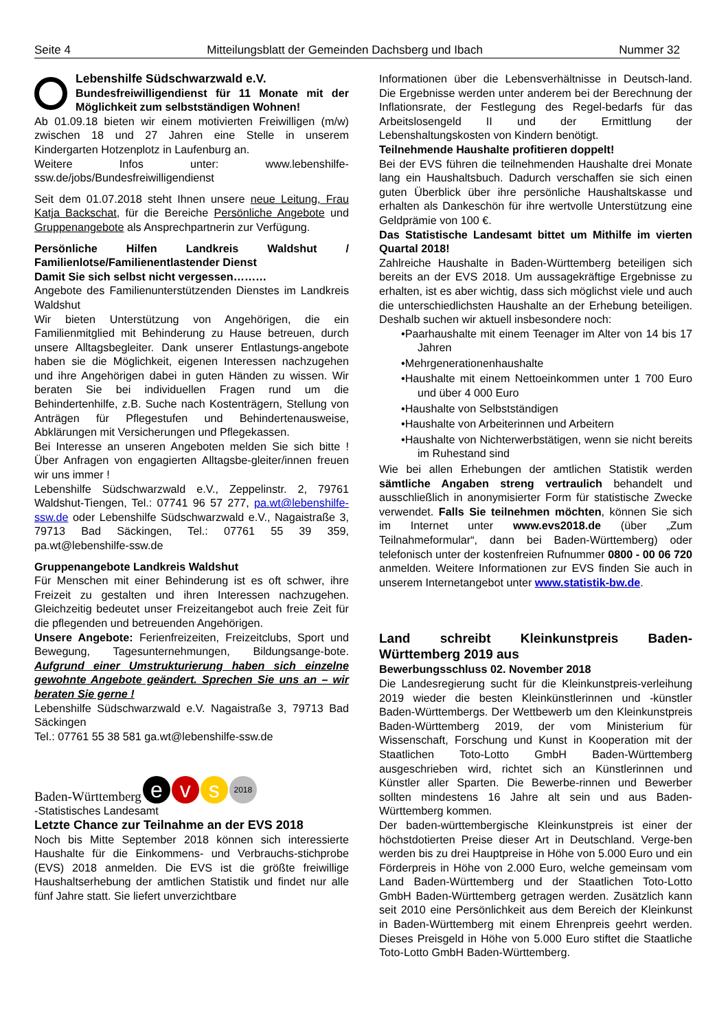Seite 4 Mitteilungsblatt der Gemeinden Dachsberg und Ibach Nummer 32
Lebenshilfe Südschwarzwald e.V.
Bundesfreiwilligendienst für 11 Monate mit der Möglichkeit zum selbstständigen Wohnen!
Ab 01.09.18 bieten wir einem motivierten Freiwilligen (m/w) zwischen 18 und 27 Jahren eine Stelle in unserem Kindergarten Hotzenplotz in Laufenburg an.
Weitere Infos unter: www.lebenshilfe-ssw.de/jobs/Bundesfreiwilligendienst
Seit dem 01.07.2018 steht Ihnen unsere neue Leitung, Frau Katja Backschat, für die Bereiche Persönliche Angebote und Gruppenangebote als Ansprechpartnerin zur Verfügung.
Persönliche Hilfen Landkreis Waldshut / Familienlotse/Familienentlastender Dienst
Damit Sie sich selbst nicht vergessen………
Angebote des Familienunterstützenden Dienstes im Landkreis Waldshut
Wir bieten Unterstützung von Angehörigen, die ein Familienmitglied mit Behinderung zu Hause betreuen, durch unsere Alltagsbegleiter. Dank unserer Entlastungs-angebote haben sie die Möglichkeit, eigenen Interessen nachzugehen und ihre Angehörigen dabei in guten Händen zu wissen. Wir beraten Sie bei individuellen Fragen rund um die Behindertenhilfe, z.B. Suche nach Kostenträgern, Stellung von Anträgen für Pflegestufen und Behindertenausweise, Abklärungen mit Versicherungen und Pflegekassen.
Bei Interesse an unseren Angeboten melden Sie sich bitte ! Über Anfragen von engagierten Alltagsbe-gleiter/innen freuen wir uns immer !
Lebenshilfe Südschwarzwald e.V., Zeppelinstr. 2, 79761 Waldshut-Tiengen, Tel.: 07741 96 57 277, pa.wt@lebenshilfe-ssw.de oder Lebenshilfe Südschwarzwald e.V., Nagaistraße 3, 79713 Bad Säckingen, Tel.: 07761 55 39 359, pa.wt@lebenshilfe-ssw.de
Gruppenangebote Landkreis Waldshut
Für Menschen mit einer Behinderung ist es oft schwer, ihre Freizeit zu gestalten und ihren Interessen nachzugehen. Gleichzeitig bedeutet unser Freizeitangebot auch freie Zeit für die pflegenden und betreuenden Angehörigen.
Unsere Angebote: Ferienfreizeiten, Freizeitclubs, Sport und Bewegung, Tagesunternehmungen, Bildungsange-bote. Aufgrund einer Umstrukturierung haben sich einzelne gewohnte Angebote geändert. Sprechen Sie uns an – wir beraten Sie gerne !
Lebenshilfe Südschwarzwald e.V. Nagaistraße 3, 79713 Bad Säckingen
Tel.: 07761 55 38 581 ga.wt@lebenshilfe-ssw.de
Baden-Württemberg e v s 2018
-Statistisches Landesamt
Letzte Chance zur Teilnahme an der EVS 2018
Noch bis Mitte September 2018 können sich interessierte Haushalte für die Einkommens- und Verbrauchs-stichprobe (EVS) 2018 anmelden. Die EVS ist die größte freiwillige Haushaltserhebung der amtlichen Statistik und findet nur alle fünf Jahre statt. Sie liefert unverzichtbare
Informationen über die Lebensverhältnisse in Deutsch-land. Die Ergebnisse werden unter anderem bei der Berechnung der Inflationsrate, der Festlegung des Regel-bedarfs für das Arbeitslosengeld II und der Ermittlung der Lebenshaltungskosten von Kindern benötigt.
Teilnehmende Haushalte profitieren doppelt!
Bei der EVS führen die teilnehmenden Haushalte drei Monate lang ein Haushaltsbuch. Dadurch verschaffen sie sich einen guten Überblick über ihre persönliche Haushaltskasse und erhalten als Dankeschön für ihre wertvolle Unterstützung eine Geldprämie von 100 €.
Das Statistische Landesamt bittet um Mithilfe im vierten Quartal 2018!
Zahlreiche Haushalte in Baden-Württemberg beteiligen sich bereits an der EVS 2018. Um aussagekräftige Ergebnisse zu erhalten, ist es aber wichtig, dass sich möglichst viele und auch die unterschiedlichsten Haushalte an der Erhebung beteiligen. Deshalb suchen wir aktuell insbesondere noch:
•Paarhaushalte mit einem Teenager im Alter von 14 bis 17 Jahren
•Mehrgenerationenhaushalte
•Haushalte mit einem Nettoeinkommen unter 1 700 Euro und über 4 000 Euro
•Haushalte von Selbstständigen
•Haushalte von Arbeiterinnen und Arbeitern
•Haushalte von Nichterwerbstätigen, wenn sie nicht bereits im Ruhestand sind
Wie bei allen Erhebungen der amtlichen Statistik werden sämtliche Angaben streng vertraulich behandelt und ausschließlich in anonymisierter Form für statistische Zwecke verwendet. Falls Sie teilnehmen möchten, können Sie sich im Internet unter www.evs2018.de (über „Zum Teilnahmeformular“, dann bei Baden-Württemberg) oder telefonisch unter der kostenfreien Rufnummer 0800 - 00 06 720 anmelden. Weitere Informationen zur EVS finden Sie auch in unserem Internetangebot unter www.statistik-bw.de.
Land schreibt Kleinkunstpreis Baden-Württemberg 2019 aus
Bewerbungsschluss 02. November 2018
Die Landesregierung sucht für die Kleinkunstpreis-verleihung 2019 wieder die besten Kleinkünstlerinnen und -künstler Baden-Württembergs. Der Wettbewerb um den Kleinkunstpreis Baden-Württemberg 2019, der vom Ministerium für Wissenschaft, Forschung und Kunst in Kooperation mit der Staatlichen Toto-Lotto GmbH Baden-Württemberg ausgeschrieben wird, richtet sich an Künstlerinnen und Künstler aller Sparten. Die Bewerbe-rinnen und Bewerber sollten mindestens 16 Jahre alt sein und aus Baden-Württemberg kommen.
Der baden-württembergische Kleinkunstpreis ist einer der höchstdotierten Preise dieser Art in Deutschland. Verge-ben werden bis zu drei Hauptpreise in Höhe von 5.000 Euro und ein Förderpreis in Höhe von 2.000 Euro, welche gemeinsam vom Land Baden-Württemberg und der Staatlichen Toto-Lotto GmbH Baden-Württemberg getragen werden. Zusätzlich kann seit 2010 eine Persönlichkeit aus dem Bereich der Kleinkunst in Baden-Württemberg mit einem Ehrenpreis geehrt werden. Dieses Preisgeld in Höhe von 5.000 Euro stiftet die Staatliche Toto-Lotto GmbH Baden-Württemberg.